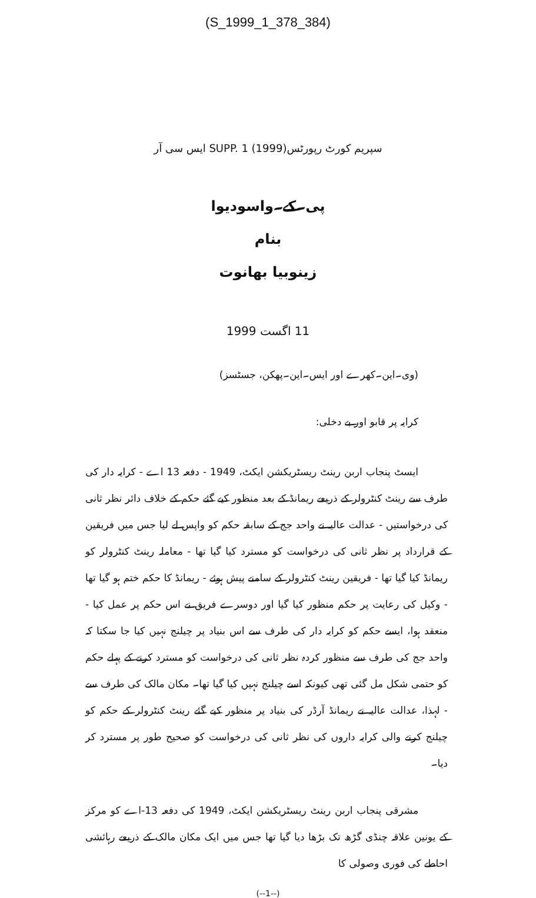(S_1999_1_378_384)
سپریم کورٹ رپورٹس(1999) SUPP. 1 ایس سی آر
پی۔کے۔واسودیوا
بنام
زینوبیا بھانوت
11 اگست 1999
(وی۔این۔کھرے اور ایس۔این۔پھکن، جسٹسز)
کرایہ پر قابو اور بے دخلی:
ایسٹ پنجاب اربن رینٹ ریسٹریکشن ایکٹ، 1949 - دفعہ 13 اے - کرایہ دار کی طرف سے رینٹ کنٹرولر کے ذریعے ریمانڈ کے بعد منظور کیے گئے حکم کے خلاف دائر نظر ثانی کی درخواستیں - عدالت عالیہ نے واحد جج کے سابقہ حکم کو واپس لے لیا جس میں فریقین کے قرارداد پر نظر ثانی کی درخواست کو مسترد کیا گیا تھا - معاملہ رینٹ کنٹرولر کو ریمانڈ کیا گیا تھا - فریقین رینٹ کنٹرولر کے سامنے پیش ہوئے - ریمانڈ کا حکم ختم ہو گیا تھا - وکیل کی رعایت پر حکم منظور کیا گیا اور دوسرے فریق نے اس حکم پر عمل کیا - منعقد ہوا، ایسے حکم کو کرایہ دار کی طرف سے اس بنیاد پر چیلنج نہیں کیا جا سکتا کہ واحد جج کی طرف سے منظور کردہ نظر ثانی کی درخواست کو مسترد کرنے کے پہلے حکم کو حتمی شکل مل گئی تھی کیونکہ اسے چیلنج نہیں کیا گیا تھا۔ مکان مالک کی طرف سے - لہذا، عدالت عالیہ نے ریمانڈ آرڈر کی بنیاد پر منظور کیے گئے رینٹ کنٹرولر کے حکم کو چیلنج کرنے والی کرایہ داروں کی نظر ثانی کی درخواست کو صحیح طور پر مسترد کر دیا۔
مشرقی پنجاب اربن رینٹ ریسٹریکشن ایکٹ، 1949 کی دفعہ 13-اے کو مرکز کے یونین علاقہ چنڈی گڑھ تک بڑھا دیا گیا تھا جس میں ایک مکان مالک کے ذریعے رہائشی احاطے کی فوری وصولی کا
(--1--)